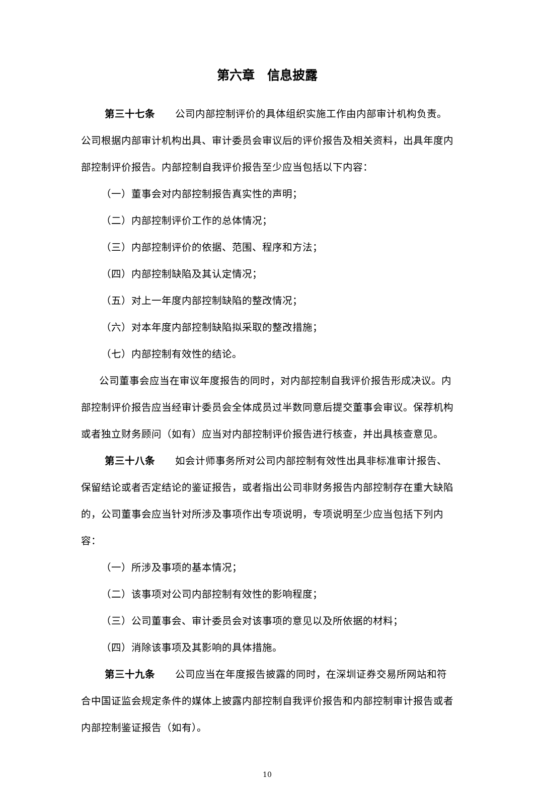第六章　信息披露
第三十七条　　公司内部控制评价的具体组织实施工作由内部审计机构负责。公司根据内部审计机构出具、审计委员会审议后的评价报告及相关资料，出具年度内部控制评价报告。内部控制自我评价报告至少应当包括以下内容：
（一）董事会对内部控制报告真实性的声明；
（二）内部控制评价工作的总体情况；
（三）内部控制评价的依据、范围、程序和方法；
（四）内部控制缺陷及其认定情况；
（五）对上一年度内部控制缺陷的整改情况；
（六）对本年度内部控制缺陷拟采取的整改措施；
（七）内部控制有效性的结论。
公司董事会应当在审议年度报告的同时，对内部控制自我评价报告形成决议。内部控制评价报告应当经审计委员会全体成员过半数同意后提交董事会审议。保荐机构或者独立财务顾问（如有）应当对内部控制评价报告进行核查，并出具核查意见。
第三十八条　　如会计师事务所对公司内部控制有效性出具非标准审计报告、保留结论或者否定结论的鉴证报告，或者指出公司非财务报告内部控制存在重大缺陷的，公司董事会应当针对所涉及事项作出专项说明，专项说明至少应当包括下列内容：
（一）所涉及事项的基本情况；
（二）该事项对公司内部控制有效性的影响程度；
（三）公司董事会、审计委员会对该事项的意见以及所依据的材料；
（四）消除该事项及其影响的具体措施。
第三十九条　　公司应当在年度报告披露的同时，在深圳证券交易所网站和符合中国证监会规定条件的媒体上披露内部控制自我评价报告和内部控制审计报告或者内部控制鉴证报告（如有）。
10